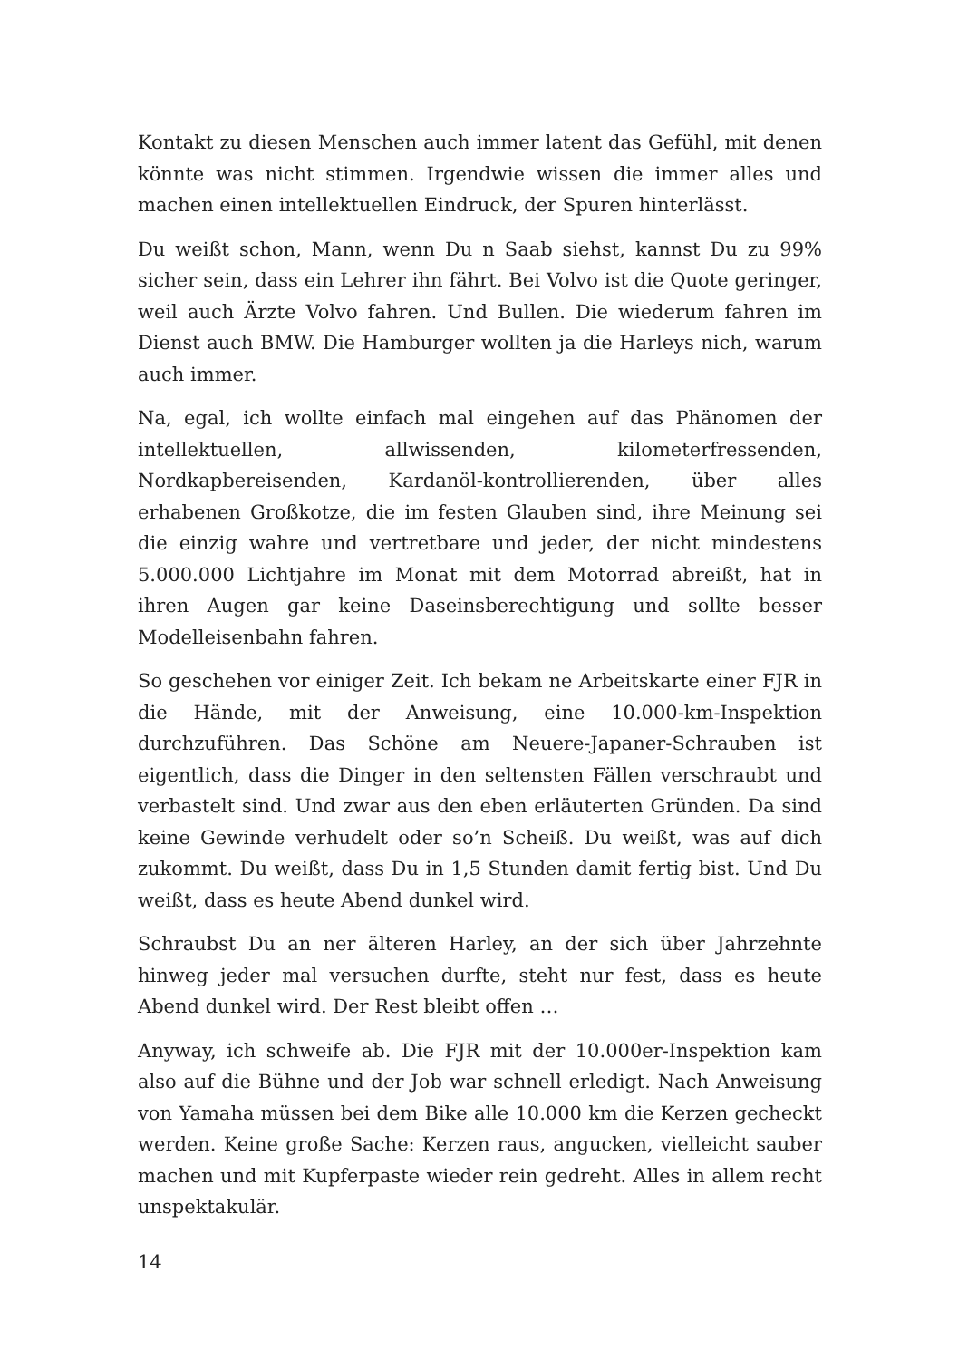Kontakt zu diesen Menschen auch immer latent das Gefühl, mit denen könnte was nicht stimmen. Irgendwie wissen die immer alles und machen einen intellektuellen Eindruck, der Spuren hinterlässt.
Du weißt schon, Mann, wenn Du n Saab siehst, kannst Du zu 99% sicher sein, dass ein Lehrer ihn fährt. Bei Volvo ist die Quote geringer, weil auch Ärzte Volvo fahren. Und Bullen. Die wiederum fahren im Dienst auch BMW. Die Hamburger wollten ja die Harleys nich, warum auch immer.
Na, egal, ich wollte einfach mal eingehen auf das Phänomen der intellektuellen, allwissenden, kilometerfressenden, Nordkapbereisenden, Kardanöl-kontrollierenden, über alles erhabenen Großkotze, die im festen Glauben sind, ihre Meinung sei die einzig wahre und vertretbare und jeder, der nicht mindestens 5.000.000 Lichtjahre im Monat mit dem Motorrad abreißt, hat in ihren Augen gar keine Daseinsberechtigung und sollte besser Modelleisenbahn fahren.
So geschehen vor einiger Zeit. Ich bekam ne Arbeitskarte einer FJR in die Hände, mit der Anweisung, eine 10.000-km-Inspektion durchzuführen. Das Schöne am Neuere-Japaner-Schrauben ist eigentlich, dass die Dinger in den seltensten Fällen verschraubt und verbastelt sind. Und zwar aus den eben erläuterten Gründen. Da sind keine Gewinde verhudelt oder so’n Scheiß. Du weißt, was auf dich zukommt. Du weißt, dass Du in 1,5 Stunden damit fertig bist. Und Du weißt, dass es heute Abend dunkel wird.
Schraubst Du an ner älteren Harley, an der sich über Jahrzehnte hinweg jeder mal versuchen durfte, steht nur fest, dass es heute Abend dunkel wird. Der Rest bleibt offen …
Anyway, ich schweife ab. Die FJR mit der 10.000er-Inspektion kam also auf die Bühne und der Job war schnell erledigt. Nach Anweisung von Yamaha müssen bei dem Bike alle 10.000 km die Kerzen gecheckt werden. Keine große Sache: Kerzen raus, angucken, vielleicht sauber machen und mit Kupferpaste wieder rein gedreht. Alles in allem recht unspektakulär.
14